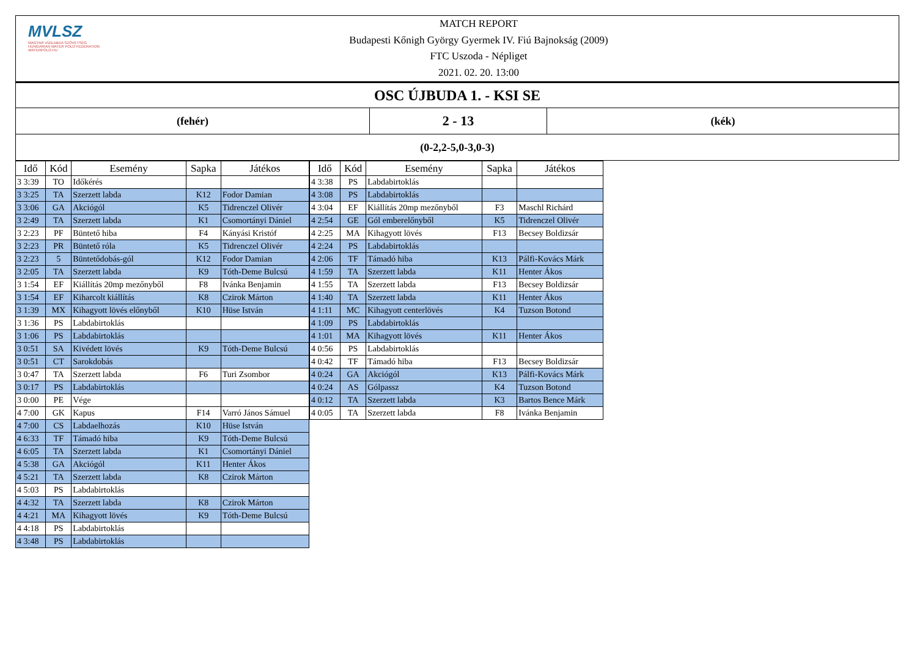MVLSZ
MAGYAR VÍZILABDA SZÖVETSÉG
HUNGARIAN WATER POLO FEDERATION
WATERPOLO.HU
MATCH REPORT
Budapesti Kőnigh György Gyermek IV. Fiú Bajnokság (2009)
FTC Uszoda - Népliget
2021. 02. 20. 13:00
OSC ÚJBUDA 1. - KSI SE
(fehér)
2 - 13
(kék)
(0-2,2-5,0-3,0-3)
| Idő | Kód | Esemény | Sapka | Játékos |
| --- | --- | --- | --- | --- |
| 3 3:39 | TO | Időkérés | | |
| 3 3:25 | TA | Szerzett labda | K12 | Fodor Damian |
| 3 3:06 | GA | Akciógól | K5 | Tidrenczel Olivér |
| 3 2:49 | TA | Szerzett labda | K1 | Csomortányi Dániel |
| 3 2:23 | PF | Büntető hiba | F4 | Kányási Kristóf |
| 3 2:23 | PR | Büntető róla | K5 | Tidrenczel Olivér |
| 3 2:23 | 5 | Büntetődobás-gól | K12 | Fodor Damian |
| 3 2:05 | TA | Szerzett labda | K9 | Tóth-Deme Bulcsú |
| 3 1:54 | EF | Kiállítás 20mp mezőnyből | F8 | Ivánka Benjamin |
| 3 1:54 | EF | Kiharcolt kiállítás | K8 | Czirok Márton |
| 3 1:39 | MX | Kihagyott lövés előnyből | K10 | Hüse István |
| 3 1:36 | PS | Labdabirtoklás | | |
| 3 1:06 | PS | Labdabirtoklás | | |
| 3 0:51 | SA | Kivédett lövés | K9 | Tóth-Deme Bulcsú |
| 3 0:51 | CT | Sarokdobás | | |
| 3 0:47 | TA | Szerzett labda | F6 | Turi Zsombor |
| 3 0:17 | PS | Labdabirtoklás | | |
| 3 0:00 | PE | Vége | | |
| 4 7:00 | GK | Kapus | F14 | Varró János Sámuel |
| 4 7:00 | CS | Labdaelhozás | K10 | Hüse István |
| 4 6:33 | TF | Támadó hiba | K9 | Tóth-Deme Bulcsú |
| 4 6:05 | TA | Szerzett labda | K1 | Csomortányi Dániel |
| 4 5:38 | GA | Akciógól | K11 | Henter Ákos |
| 4 5:21 | TA | Szerzett labda | K8 | Czirok Márton |
| 4 5:03 | PS | Labdabirtoklás | | |
| 4 4:32 | TA | Szerzett labda | K8 | Czirok Márton |
| 4 4:21 | MA | Kihagyott lövés | K9 | Tóth-Deme Bulcsú |
| 4 4:18 | PS | Labdabirtoklás | | |
| 4 3:48 | PS | Labdabirtoklás | | |
| Idő | Kód | Esemény | Sapka | Játékos |
| --- | --- | --- | --- | --- |
| 4 3:38 | PS | Labdabirtoklás | | |
| 4 3:08 | PS | Labdabirtoklás | | |
| 4 3:04 | EF | Kiállítás 20mp mezőnyből | F3 | Maschl Richárd |
| 4 2:54 | GE | Gól emberelőnyből | K5 | Tidrenczel Olivér |
| 4 2:25 | MA | Kihagyott lövés | F13 | Becsey Boldizsár |
| 4 2:24 | PS | Labdabirtoklás | | |
| 4 2:06 | TF | Támadó hiba | K13 | Pálfi-Kovács Márk |
| 4 1:59 | TA | Szerzett labda | K11 | Henter Ákos |
| 4 1:55 | TA | Szerzett labda | F13 | Becsey Boldizsár |
| 4 1:40 | TA | Szerzett labda | K11 | Henter Ákos |
| 4 1:11 | MC | Kihagyott centerlövés | K4 | Tuzson Botond |
| 4 1:09 | PS | Labdabirtoklás | | |
| 4 1:01 | MA | Kihagyott lövés | K11 | Henter Ákos |
| 4 0:56 | PS | Labdabirtoklás | | |
| 4 0:42 | TF | Támadó hiba | F13 | Becsey Boldizsár |
| 4 0:24 | GA | Akciógól | K13 | Pálfi-Kovács Márk |
| 4 0:24 | AS | Gólpassz | K4 | Tuzson Botond |
| 4 0:12 | TA | Szerzett labda | K3 | Bartos Bence Márk |
| 4 0:05 | TA | Szerzett labda | F8 | Ivánka Benjamin |